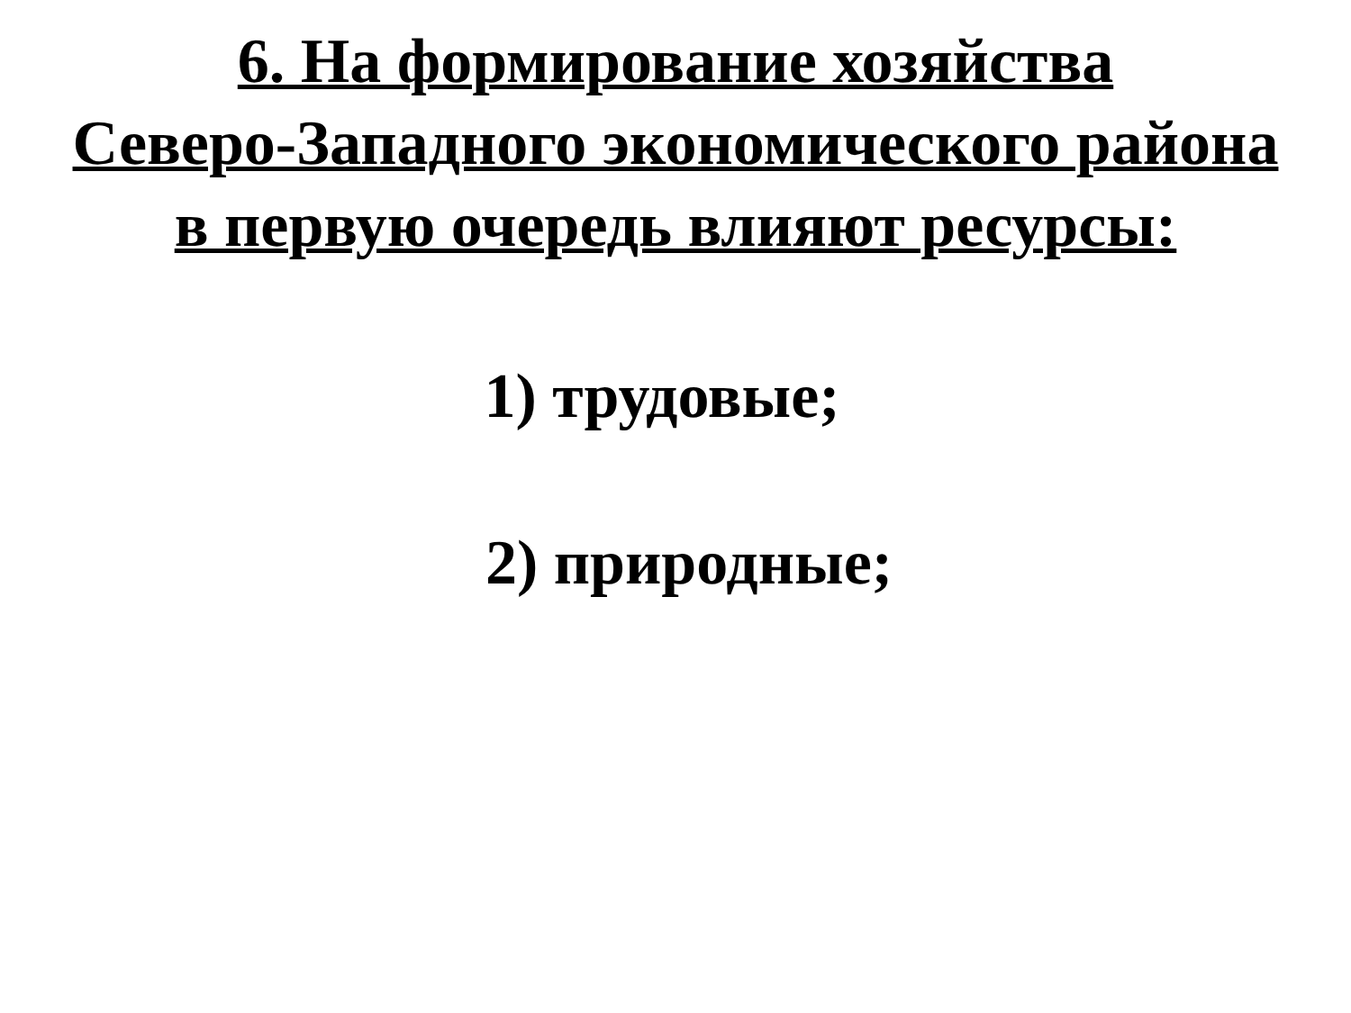6. На формирование хозяйства
Северо-Западного экономического района
в первую очередь влияют ресурсы:
1) трудовые;
2) природные;